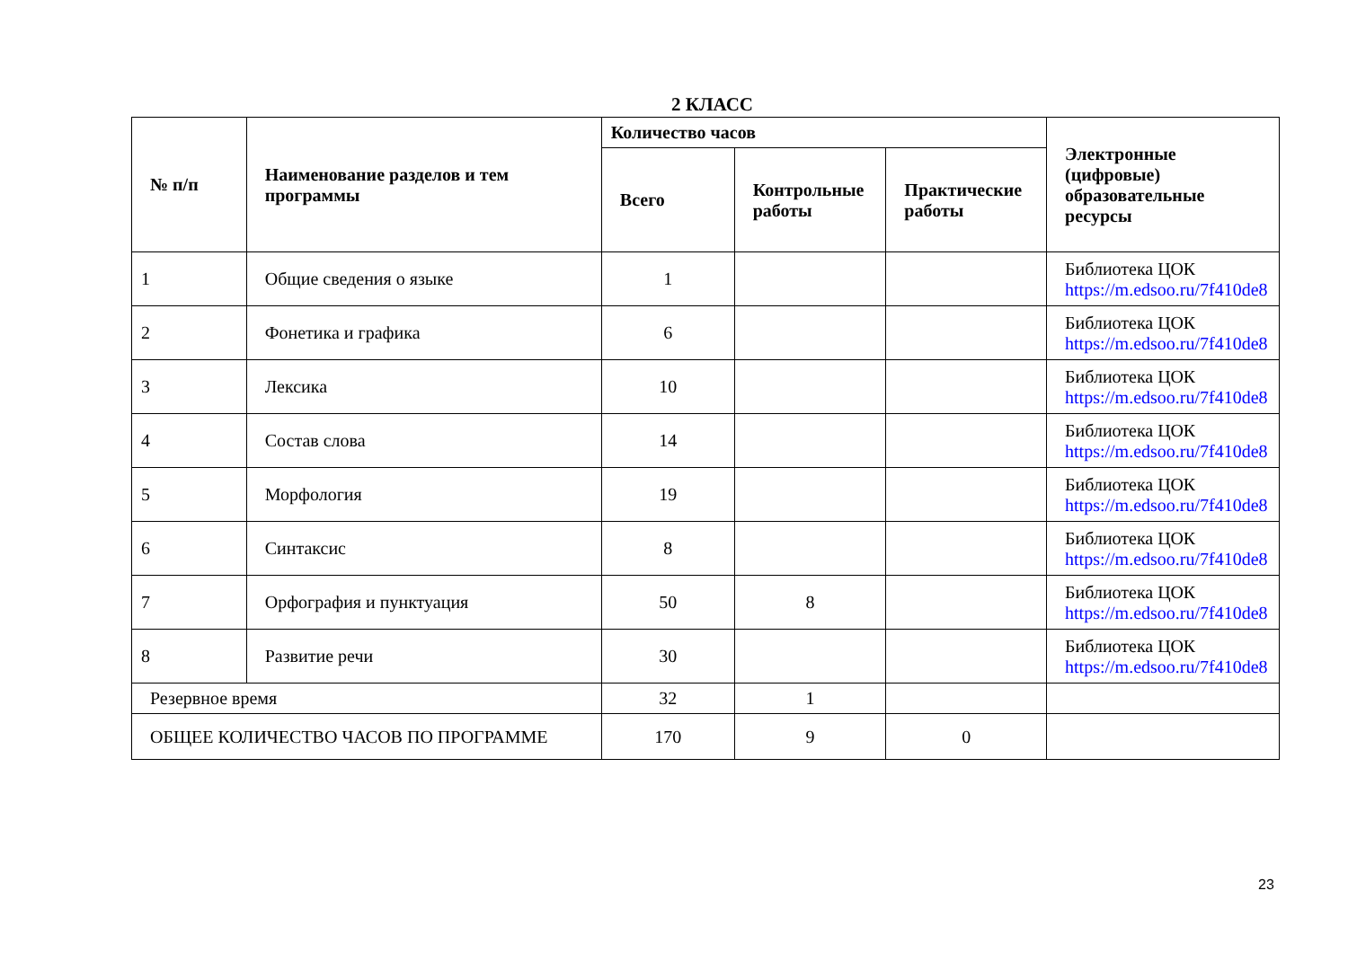2 КЛАСС
| № п/п | Наименование разделов и тем программы | Количество часов | | | Электронные (цифровые) образовательные ресурсы |
| --- | --- | --- | --- | --- | --- |
| | | Всего | Контрольные работы | Практические работы | |
| 1 | Общие сведения о языке | 1 | | | Библиотека ЦОК https://m.edsoo.ru/7f410de8 |
| 2 | Фонетика и графика | 6 | | | Библиотека ЦОК https://m.edsoo.ru/7f410de8 |
| 3 | Лексика | 10 | | | Библиотека ЦОК https://m.edsoo.ru/7f410de8 |
| 4 | Состав слова | 14 | | | Библиотека ЦОК https://m.edsoo.ru/7f410de8 |
| 5 | Морфология | 19 | | | Библиотека ЦОК https://m.edsoo.ru/7f410de8 |
| 6 | Синтаксис | 8 | | | Библиотека ЦОК https://m.edsoo.ru/7f410de8 |
| 7 | Орфография и пунктуация | 50 | 8 | | Библиотека ЦОК https://m.edsoo.ru/7f410de8 |
| 8 | Развитие речи | 30 | | | Библиотека ЦОК https://m.edsoo.ru/7f410de8 |
| Резервное время | | 32 | 1 | | |
| ОБЩЕЕ КОЛИЧЕСТВО ЧАСОВ ПО ПРОГРАММЕ | | 170 | 9 | 0 | |
23